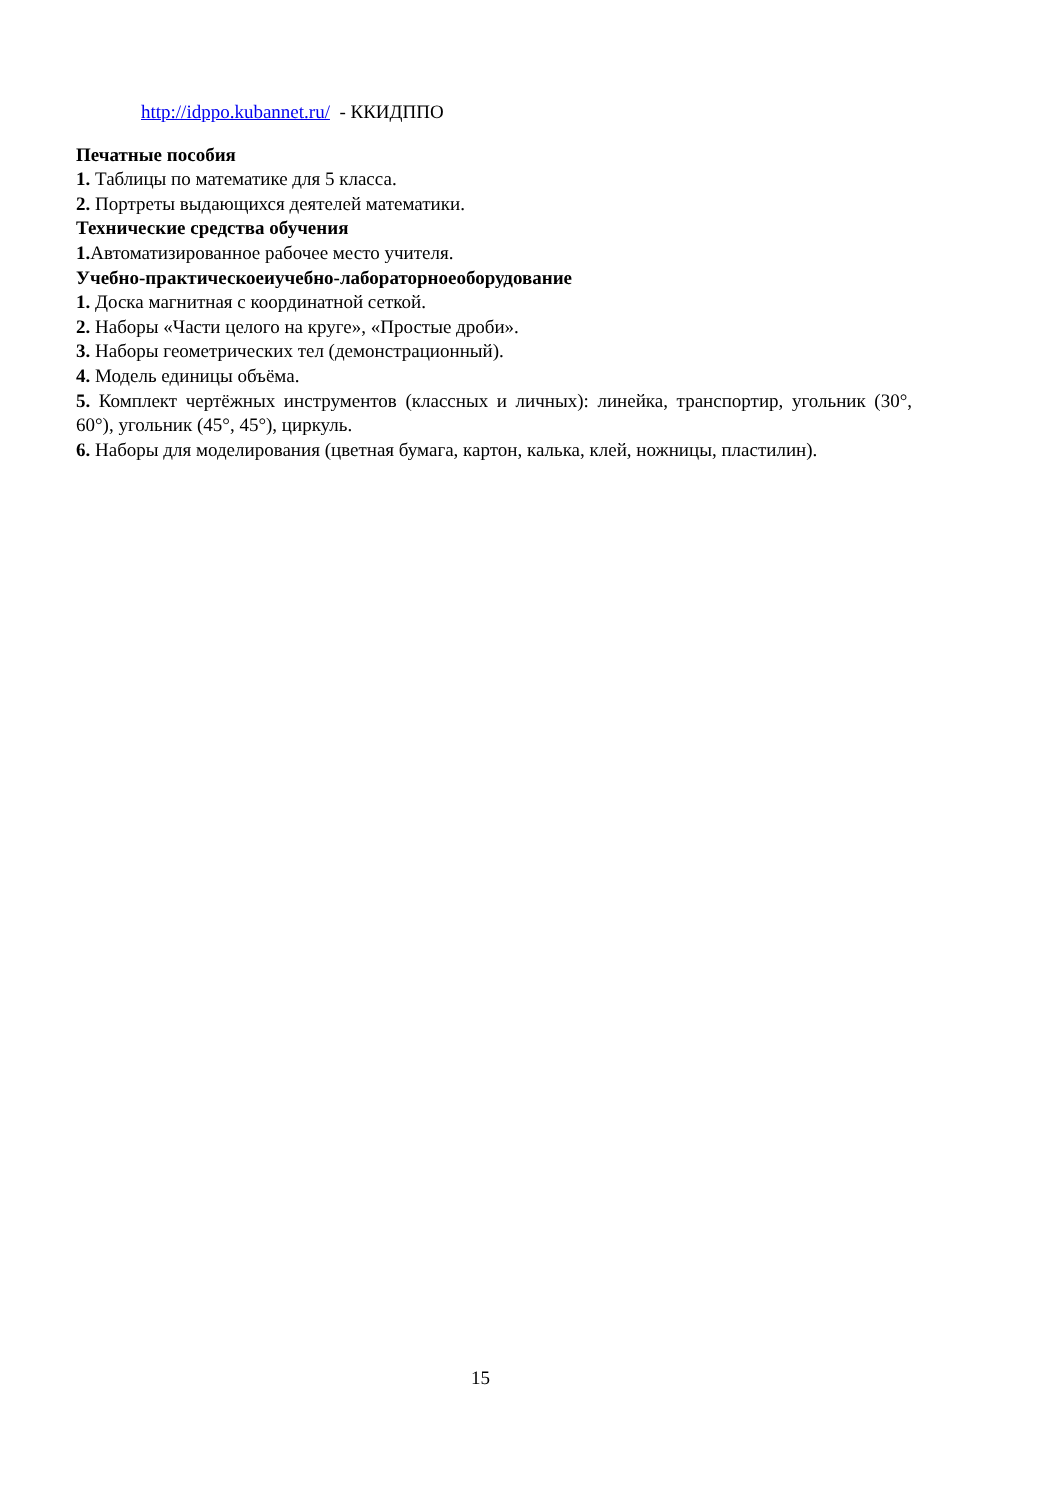http://idppo.kubannet.ru/ - ККИДППО
Печатные пособия
1. Таблицы по математике для 5 класса.
2. Портреты выдающихся деятелей математики.
Технические средства обучения
1. Автоматизированное рабочее место учителя.
Учебно-практическоеиучебно-лабораторноеоборудование
1. Доска магнитная с координатной сеткой.
2. Наборы «Части целого на круге», «Простые дроби».
3. Наборы геометрических тел (демонстрационный).
4. Модель единицы объёма.
5. Комплект чертёжных инструментов (классных и личных): линейка, транспортир, угольник (30°, 60°), угольник (45°, 45°), циркуль.
6. Наборы для моделирования (цветная бумага, картон, калька, клей, ножницы, пластилин).
15